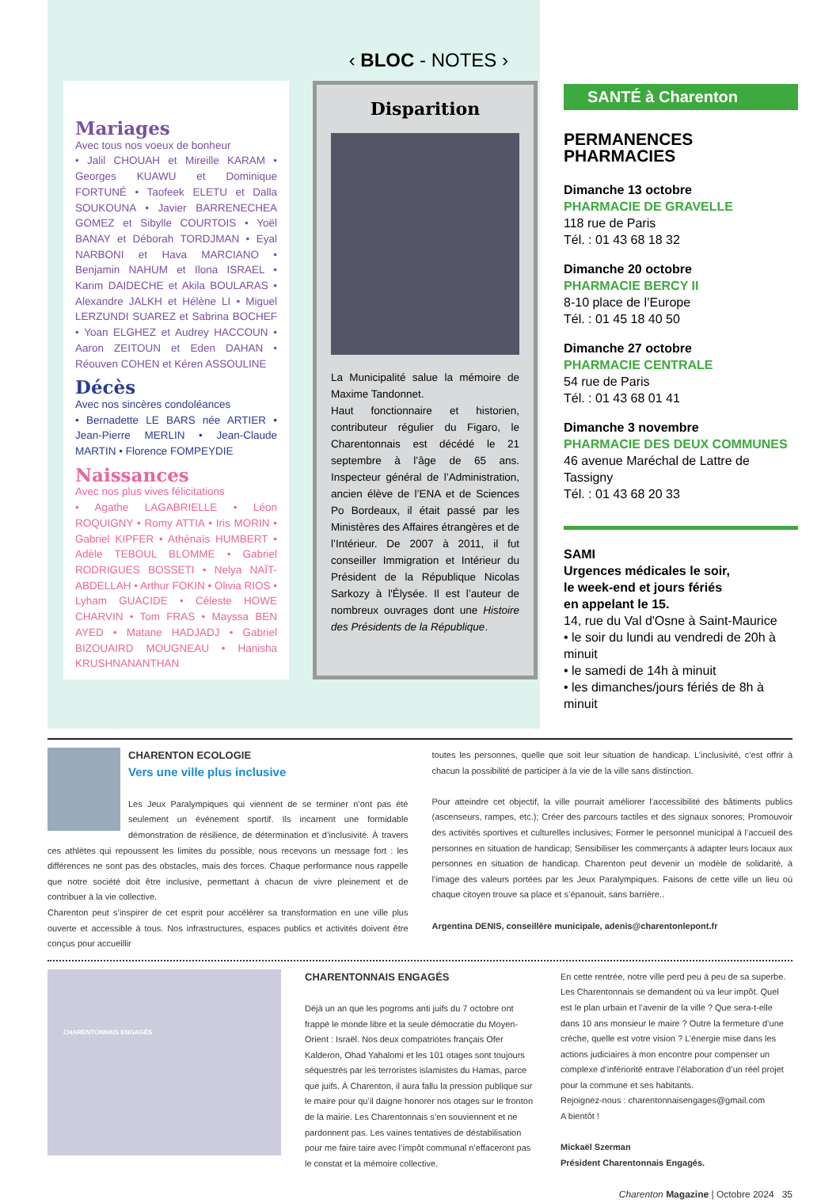‹ BLOC - NOTES ›
Mariages
Avec tous nos voeux de bonheur
• Jalil CHOUAH et Mireille KARAM • Georges KUAWU et Dominique FORTUNÉ • Taofeek ELETU et Dalla SOUKOUNA • Javier BARRENECHEA GOMEZ et Sibylle COURTOIS • Yoël BANAY et Déborah TORDJMAN • Eyal NARBONI et Hava MARCIANO • Benjamin NAHUM et Ilona ISRAEL • Karim DAIDECHE et Akila BOULARAS • Alexandre JALKH et Hélène LI • Miguel LERZUNDI SUAREZ et Sabrina BOCHEF • Yoan ELGHEZ et Audrey HACCOUN • Aaron ZEITOUN et Eden DAHAN • Réouven COHEN et Kéren ASSOULINE
Décès
Avec nos sincères condoléances
• Bernadette LE BARS née ARTIER • Jean-Pierre MERLIN • Jean-Claude MARTIN • Florence FOMPEYDIE
Naissances
Avec nos plus vives félicitations
• Agathe LAGABRIELLE • Léon ROQUIGNY • Romy ATTIA • Iris MORIN • Gabriel KIPFER • Athénaïs HUMBERT • Adèle TEBOUL BLOMME • Gabriel RODRIGUES BOSSETI • Nelya NAÏT-ABDELLAH • Arthur FOKIN • Olivia RIOS • Lyham GUACIDE • Céleste HOWE CHARVIN • Tom FRAS • Mayssa BEN AYED • Matane HADJADJ • Gabriel BIZOUAIRD MOUGNEAU • Hanisha KRUSHNANANTHAN
Disparition
La Municipalité salue la mémoire de Maxime Tandonnet.
Haut fonctionnaire et historien, contributeur régulier du Figaro, le Charentonnais est décédé le 21 septembre à l’âge de 65 ans. Inspecteur général de l’Administration, ancien élève de l’ENA et de Sciences Po Bordeaux, il était passé par les Ministères des Affaires étrangères et de l’Intérieur. De 2007 à 2011, il fut conseiller Immigration et Intérieur du Président de la République Nicolas Sarkozy à l'Élysée. Il est l’auteur de nombreux ouvrages dont une Histoire des Présidents de la République.
SANTÉ à Charenton
PERMANENCES PHARMACIES
Dimanche 13 octobre
PHARMACIE DE GRAVELLE
118 rue de Paris
Tél. : 01 43 68 18 32
Dimanche 20 octobre
PHARMACIE BERCY II
8-10 place de l’Europe
Tél. : 01 45 18 40 50
Dimanche 27 octobre
PHARMACIE CENTRALE
54 rue de Paris
Tél. : 01 43 68 01 41
Dimanche 3 novembre
PHARMACIE DES DEUX COMMUNES
46 avenue Maréchal de Lattre de Tassigny
Tél. : 01 43 68 20 33
SAMI
Urgences médicales le soir,
le week-end et jours fériés
en appelant le 15.
14, rue du Val d'Osne à Saint-Maurice
• le soir du lundi au vendredi de 20h à minuit
• le samedi de 14h à minuit
• les dimanches/jours fériés de 8h à minuit
CHARENTON ECOLOGIE
Vers une ville plus inclusive
Les Jeux Paralympiques qui viennent de se terminer n’ont pas été seulement un événement sportif. Ils incarnent une formidable démonstration de résilience, de détermination et d’inclusivité. À travers ces athlètes qui repoussent les limites du possible, nous recevons un message fort : les différences ne sont pas des obstacles, mais des forces. Chaque performance nous rappelle que notre société doit être inclusive, permettant à chacun de vivre pleinement et de contribuer à la vie collective.
Charenton peut s’inspirer de cet esprit pour accélérer sa transformation en une ville plus ouverte et accessible à tous. Nos infrastructures, espaces publics et activités doivent être conçus pour accueillir
toutes les personnes, quelle que soit leur situation de handicap. L’inclusivité, c’est offrir à chacun la possibilité de participer à la vie de la ville sans distinction.
Pour atteindre cet objectif, la ville pourrait améliorer l’accessibilité des bâtiments publics (ascenseurs, rampes, etc.); Créer des parcours tactiles et des signaux sonores; Promouvoir des activités sportives et culturelles inclusives; Former le personnel municipal à l’accueil des personnes en situation de handicap; Sensibiliser les commerçants à adapter leurs locaux aux personnes en situation de handicap. Charenton peut devenir un modèle de solidarité, à l’image des valeurs portées par les Jeux Paralympiques. Faisons de cette ville un lieu où chaque citoyen trouve sa place et s’épanouit, sans barrière..
Argentina DENIS, conseillère municipale, adenis@charentonlepont.fr
CHARENTONNAIS ENGAGÉS
CHARENTONNAIS ENGAGÉS
Déjà un an que les pogroms anti juifs du 7 octobre ont frappé le monde libre et la seule démocratie du Moyen-Orient : Israël. Nos deux compatriotes français Ofer Kalderon, Ohad Yahalomi et les 101 otages sont toujours séquestrés par les terroristes islamistes du Hamas, parce que juifs. À Charenton, il aura fallu la pression publique sur le maire pour qu’il daigne honorer nos otages sur le fronton de la mairie. Les Charentonnais s’en souviennent et ne pardonnent pas. Les vaines tentatives de déstabilisation pour me faire taire avec l’impôt communal n’effaceront pas le constat et la mémoire collective.
En cette rentrée, notre ville perd peu à peu de sa superbe. Les Charentonnais se demandent où va leur impôt. Quel est le plan urbain et l’avenir de la ville ? Que sera-t-elle dans 10 ans monsieur le maire ? Outre la fermeture d’une crèche, quelle est votre vision ? L’énergie mise dans les actions judiciaires à mon encontre pour compenser un complexe d’infériorité entrave l’élaboration d’un réel projet pour la commune et ses habitants.
Rejoignez-nous : charentonnaisengages@gmail.com
A bientôt !
Mickaël Szerman
Président Charentonnais Engagés.
Charenton Magazine | Octobre 2024 35